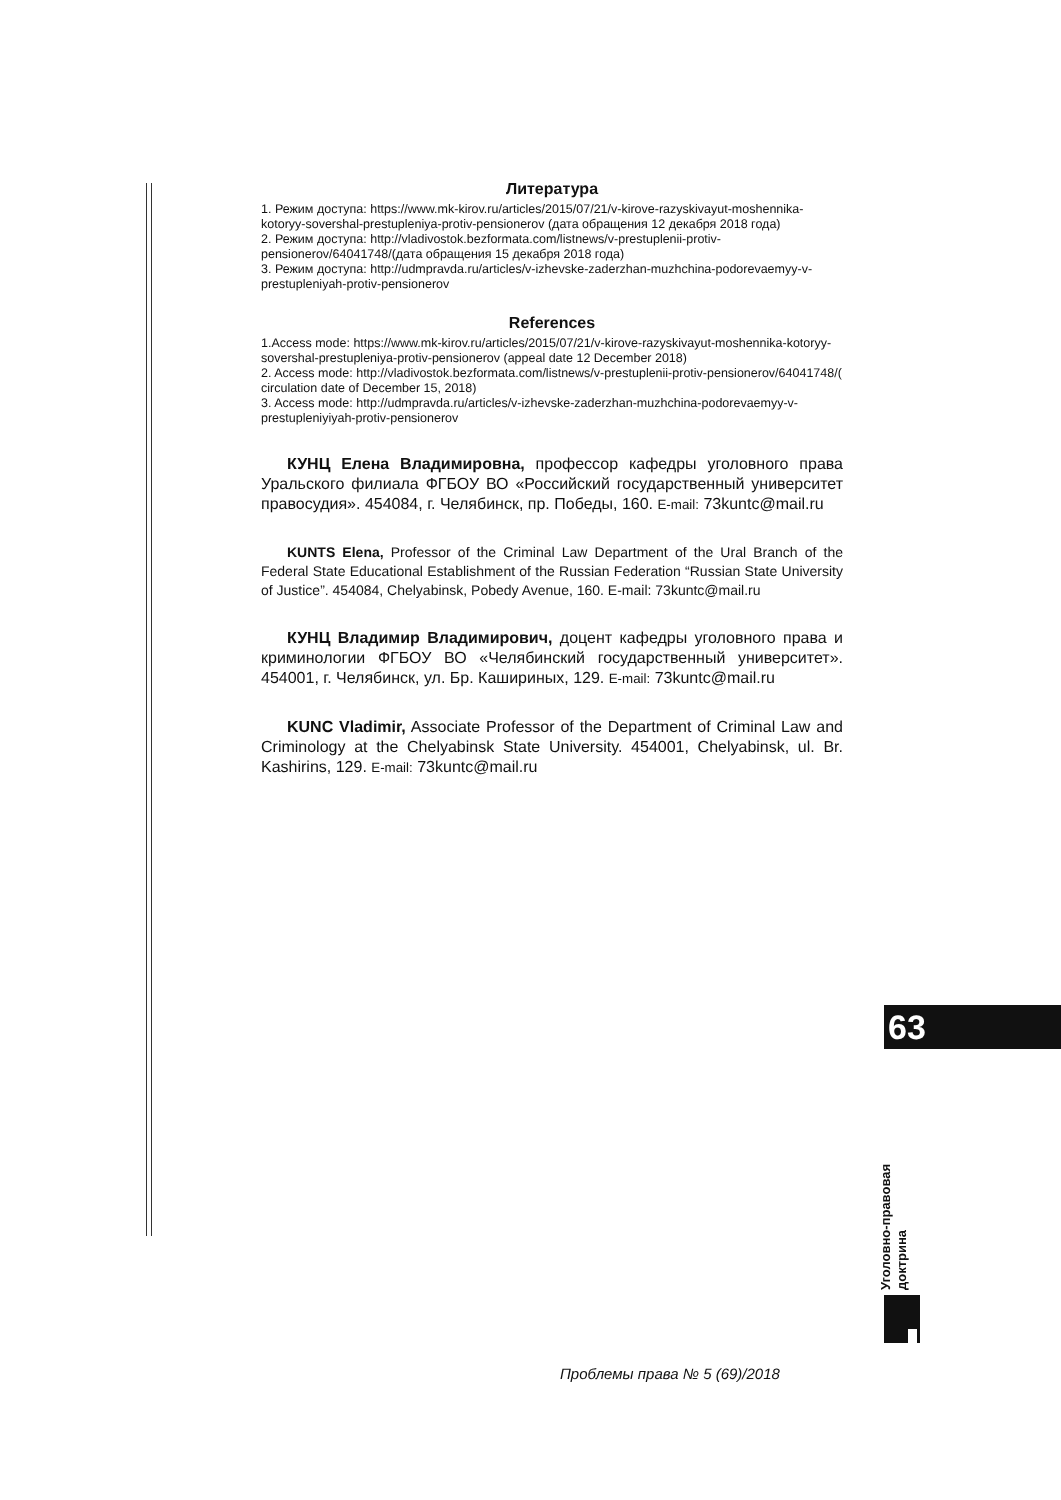Литература
1. Режим доступа: https://www.mk-kirov.ru/articles/2015/07/21/v-kirove-razyskivayut-moshennika-kotoryy-sovershal-prestupleniya-protiv-pensionerov (дата обращения 12 декабря 2018 года)
2. Режим доступа: http://vladivostok.bezformata.com/listnews/v-prestuplenii-protiv-pensionerov/64041748/(дата обращения 15 декабря 2018 года)
3. Режим доступа: http://udmpravda.ru/articles/v-izhevske-zaderzhan-muzhchina-podorevaemyy-v-prestupleniyah-protiv-pensionerov
References
1.Access mode: https://www.mk-kirov.ru/articles/2015/07/21/v-kirove-razyskivayut-moshennika-kotoryy-sovershal-prestupleniya-protiv-pensionerov (appeal date 12 December 2018)
2. Access mode: http://vladivostok.bezformata.com/listnews/v-prestuplenii-protiv-pensionerov/64041748/( circulation date of December 15, 2018)
3. Access mode: http://udmpravda.ru/articles/v-izhevske-zaderzhan-muzhchina-podorevaemyy-v-prestupleniyiyah-protiv-pensionerov
КУНЦ Елена Владимировна, профессор кафедры уголовного права Уральского филиала ФГБОУ ВО «Российский государственный университет правосудия». 454084, г. Челябинск, пр. Победы, 160. E-mail: 73kuntc@mail.ru
KUNTS Elena, Professor of the Criminal Law Department of the Ural Branch of the Federal State Educational Establishment of the Russian Federation “Russian State University of Justice”. 454084, Chelyabinsk, Pobedy Avenue, 160. E-mail: 73kuntc@mail.ru
КУНЦ Владимир Владимирович, доцент кафедры уголовного права и криминологии ФГБОУ ВО «Челябинский государственный университет». 454001, г. Челябинск, ул. Бр. Кашириных, 129. E-mail: 73kuntc@mail.ru
KUNC Vladimir, Associate Professor of the Department of Criminal Law and Criminology at the Chelyabinsk State University. 454001, Chelyabinsk, ul. Br. Kashirins, 129. E-mail: 73kuntc@mail.ru
63
Уголовно-правовая доктрина
Проблемы права № 5 (69)/2018